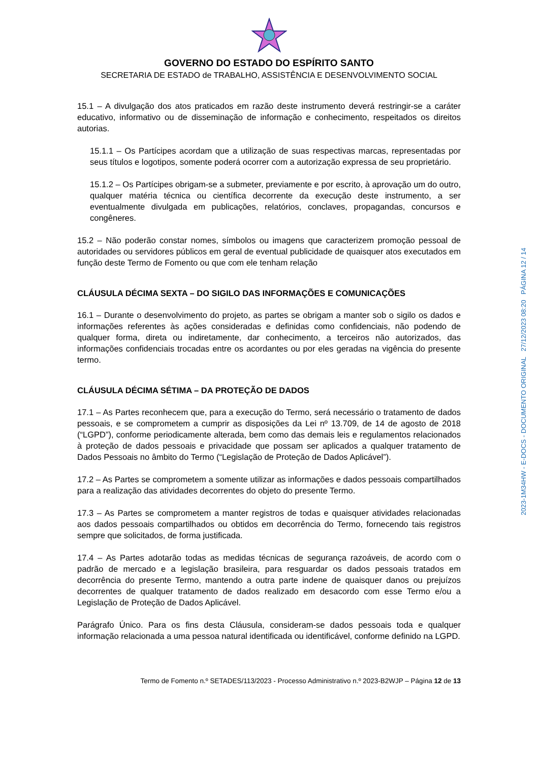GOVERNO DO ESTADO DO ESPÍRITO SANTO
SECRETARIA DE ESTADO de TRABALHO, ASSISTÊNCIA E DESENVOLVIMENTO SOCIAL
15.1 – A divulgação dos atos praticados em razão deste instrumento deverá restringir-se a caráter educativo, informativo ou de disseminação de informação e conhecimento, respeitados os direitos autorias.
15.1.1 – Os Partícipes acordam que a utilização de suas respectivas marcas, representadas por seus títulos e logotipos, somente poderá ocorrer com a autorização expressa de seu proprietário.
15.1.2 – Os Partícipes obrigam-se a submeter, previamente e por escrito, à aprovação um do outro, qualquer matéria técnica ou científica decorrente da execução deste instrumento, a ser eventualmente divulgada em publicações, relatórios, conclaves, propagandas, concursos e congêneres.
15.2 – Não poderão constar nomes, símbolos ou imagens que caracterizem promoção pessoal de autoridades ou servidores públicos em geral de eventual publicidade de quaisquer atos executados em função deste Termo de Fomento ou que com ele tenham relação
CLÁUSULA DÉCIMA SEXTA – DO SIGILO DAS INFORMAÇÕES E COMUNICAÇÕES
16.1 – Durante o desenvolvimento do projeto, as partes se obrigam a manter sob o sigilo os dados e informações referentes às ações consideradas e definidas como confidenciais, não podendo de qualquer forma, direta ou indiretamente, dar conhecimento, a terceiros não autorizados, das informações confidenciais trocadas entre os acordantes ou por eles geradas na vigência do presente termo.
CLÁUSULA DÉCIMA SÉTIMA – DA PROTEÇÃO DE DADOS
17.1 – As Partes reconhecem que, para a execução do Termo, será necessário o tratamento de dados pessoais, e se comprometem a cumprir as disposições da Lei nº 13.709, de 14 de agosto de 2018 (“LGPD”), conforme periodicamente alterada, bem como das demais leis e regulamentos relacionados à proteção de dados pessoais e privacidade que possam ser aplicados a qualquer tratamento de Dados Pessoais no âmbito do Termo (“Legislação de Proteção de Dados Aplicável”).
17.2 – As Partes se comprometem a somente utilizar as informações e dados pessoais compartilhados para a realização das atividades decorrentes do objeto do presente Termo.
17.3 – As Partes se comprometem a manter registros de todas e quaisquer atividades relacionadas aos dados pessoais compartilhados ou obtidos em decorrência do Termo, fornecendo tais registros sempre que solicitados, de forma justificada.
17.4 – As Partes adotarão todas as medidas técnicas de segurança razoáveis, de acordo com o padrão de mercado e a legislação brasileira, para resguardar os dados pessoais tratados em decorrência do presente Termo, mantendo a outra parte indene de quaisquer danos ou prejuízos decorrentes de qualquer tratamento de dados realizado em desacordo com esse Termo e/ou a Legislação de Proteção de Dados Aplicável.
Parágrafo Único. Para os fins desta Cláusula, consideram-se dados pessoais toda e qualquer informação relacionada a uma pessoa natural identificada ou identificável, conforme definido na LGPD.
Termo de Fomento n.º SETADES/113/2023 - Processo Administrativo n.º 2023-B2WJP – Página 12 de 13
2023-1M34HW - E-DOCS - DOCUMENTO ORIGINAL 27/12/2023 08:20 PÁGINA 12 / 14